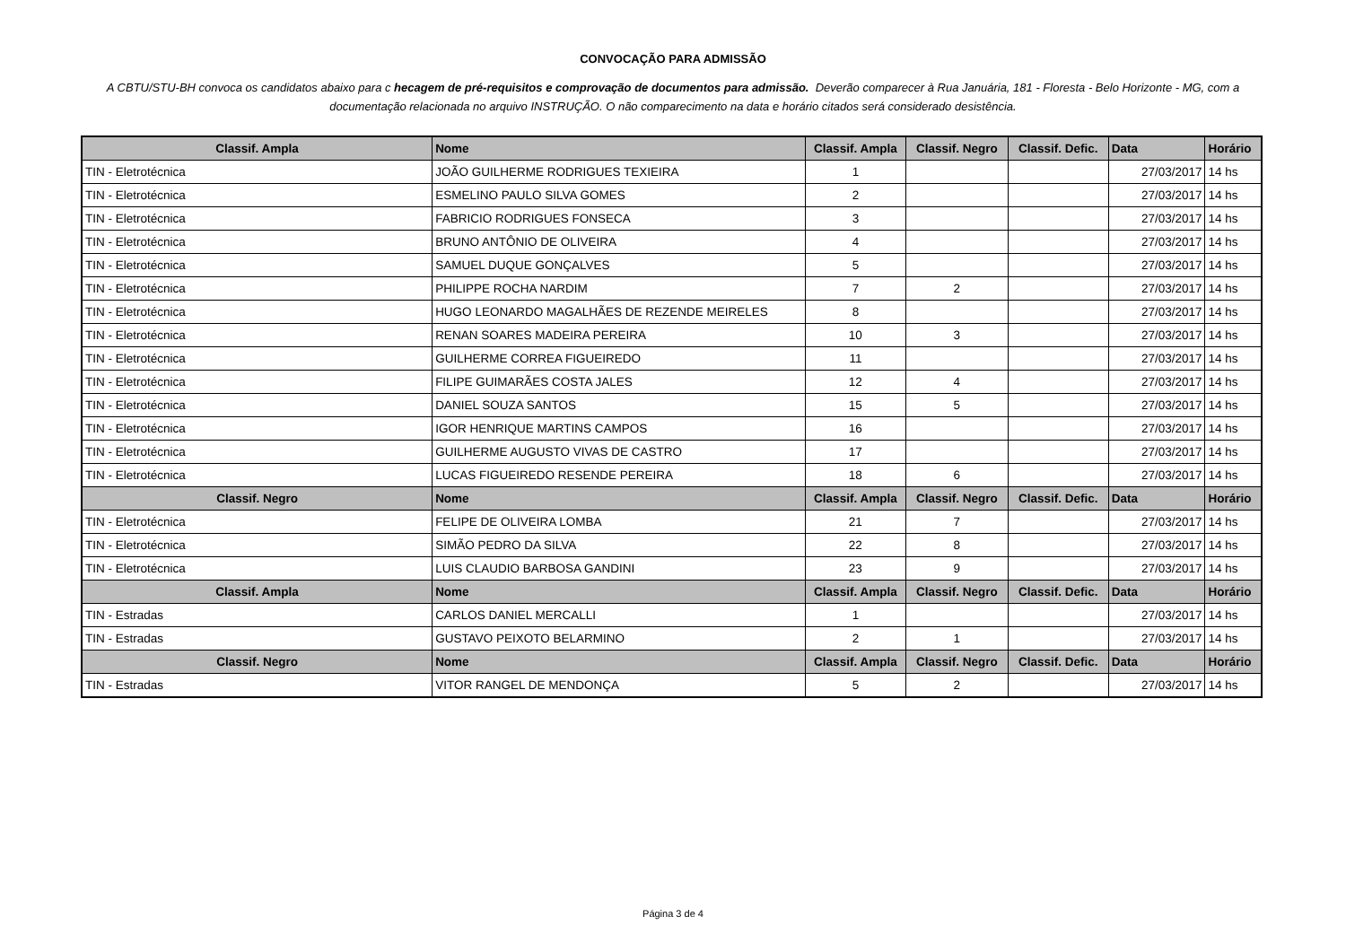CONVOCAÇÃO PARA ADMISSÃO
A CBTU/STU-BH convoca os candidatos abaixo para c hecagem de pré-requisitos e comprovação de documentos para admissão. Deverão comparecer à Rua Januária, 181 - Floresta - Belo Horizonte - MG, com a documentação relacionada no arquivo INSTRUÇÃO. O não comparecimento na data e horário citados será considerado desistência.
| Classif. Ampla | Nome | Classif. Ampla | Classif. Negro | Classif. Defic. | Data | Horário |
| --- | --- | --- | --- | --- | --- | --- |
| TIN - Eletrotécnica | JOÃO GUILHERME RODRIGUES TEXIEIRA | 1 | | | 27/03/2017 | 14 hs |
| TIN - Eletrotécnica | ESMELINO PAULO SILVA GOMES | 2 | | | 27/03/2017 | 14 hs |
| TIN - Eletrotécnica | FABRICIO RODRIGUES FONSECA | 3 | | | 27/03/2017 | 14 hs |
| TIN - Eletrotécnica | BRUNO ANTÔNIO DE OLIVEIRA | 4 | | | 27/03/2017 | 14 hs |
| TIN - Eletrotécnica | SAMUEL DUQUE GONÇALVES | 5 | | | 27/03/2017 | 14 hs |
| TIN - Eletrotécnica | PHILIPPE ROCHA NARDIM | 7 | 2 | | 27/03/2017 | 14 hs |
| TIN - Eletrotécnica | HUGO LEONARDO MAGALHÃES DE REZENDE MEIRELES | 8 | | | 27/03/2017 | 14 hs |
| TIN - Eletrotécnica | RENAN SOARES MADEIRA PEREIRA | 10 | 3 | | 27/03/2017 | 14 hs |
| TIN - Eletrotécnica | GUILHERME CORREA FIGUEIREDO | 11 | | | 27/03/2017 | 14 hs |
| TIN - Eletrotécnica | FILIPE GUIMARÃES COSTA JALES | 12 | 4 | | 27/03/2017 | 14 hs |
| TIN - Eletrotécnica | DANIEL SOUZA SANTOS | 15 | 5 | | 27/03/2017 | 14 hs |
| TIN - Eletrotécnica | IGOR HENRIQUE MARTINS CAMPOS | 16 | | | 27/03/2017 | 14 hs |
| TIN - Eletrotécnica | GUILHERME AUGUSTO VIVAS DE CASTRO | 17 | | | 27/03/2017 | 14 hs |
| TIN - Eletrotécnica | LUCAS FIGUEIREDO RESENDE PEREIRA | 18 | 6 | | 27/03/2017 | 14 hs |
| Classif. Negro | Nome | Classif. Ampla | Classif. Negro | Classif. Defic. | Data | Horário |
| TIN - Eletrotécnica | FELIPE DE OLIVEIRA LOMBA | 21 | 7 | | 27/03/2017 | 14 hs |
| TIN - Eletrotécnica | SIMÃO PEDRO DA SILVA | 22 | 8 | | 27/03/2017 | 14 hs |
| TIN - Eletrotécnica | LUIS CLAUDIO BARBOSA GANDINI | 23 | 9 | | 27/03/2017 | 14 hs |
| Classif. Ampla | Nome | Classif. Ampla | Classif. Negro | Classif. Defic. | Data | Horário |
| TIN - Estradas | CARLOS DANIEL MERCALLI | 1 | | | 27/03/2017 | 14 hs |
| TIN - Estradas | GUSTAVO PEIXOTO BELARMINO | 2 | 1 | | 27/03/2017 | 14 hs |
| Classif. Negro | Nome | Classif. Ampla | Classif. Negro | Classif. Defic. | Data | Horário |
| TIN - Estradas | VITOR RANGEL DE MENDONÇA | 5 | 2 | | 27/03/2017 | 14 hs |
Página 3 de 4